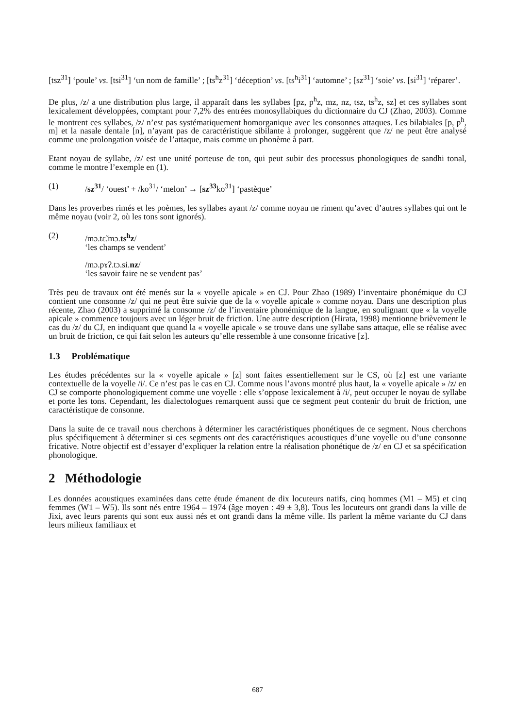[tsz<sup>31</sup>] ‘poule’ vs. [tsi<sup>31</sup>] ‘un nom de famille’ ; [ts<sup>h</sup>z<sup>31</sup>] ‘déception’ vs. [ts<sup>h</sup>i<sup>31</sup>] ‘automne’ ; [sz<sup>31</sup>] ‘soie’ vs. [si<sup>31</sup>] ‘réparer’.
De plus, /z/ a une distribution plus large, il apparaît dans les syllabes [pz, p<sup>h</sup>z, mz, nz, tsz, ts<sup>h</sup>z, sz] et ces syllabes sont lexicalement développées, comptant pour 7,2% des entrées monosyllabiques du dictionnaire du CJ (Zhao, 2003). Comme le montrent ces syllabes, /z/ n’est pas systématiquement homorganique avec les consonnes attaques. Les bilabiales [p, p<sup>h</sup>, m] et la nasale dentale [n], n’ayant pas de caractéristique sibilante à prolonger, suggèrent que /z/ ne peut être analysé comme une prolongation voisée de l’attaque, mais comme un phonème à part.
Etant noyau de syllabe, /z/ est une unité porteuse de ton, qui peut subir des processus phonologiques de sandhi tonal, comme le montre l’exemple en (1).
(1) /sz<sup>31</sup>/ ‘ouest’ + /ko<sup>31</sup>/ ‘melon’ → [sz<sup>33</sup>ko<sup>31</sup>] ‘pastèque’
Dans les proverbes rimés et les poèmes, les syllabes ayant /z/ comme noyau ne riment qu’avec d’autres syllabes qui ont le même noyau (voir 2, où les tons sont ignorés).
(2) /mɔ.tɛ̃.mɔ.ts<sup>h</sup>z/
‘les champs se vendent’
/mɔ.pɤʔ.tɔ.si.nz/
‘les savoir faire ne se vendent pas’
Très peu de travaux ont été menés sur la « voyelle apicale » en CJ. Pour Zhao (1989) l’inventaire phonémique du CJ contient une consonne /z/ qui ne peut être suivie que de la « voyelle apicale » comme noyau. Dans une description plus récente, Zhao (2003) a supprimé la consonne /z/ de l’inventaire phonémique de la langue, en soulignant que « la voyelle apicale » commence toujours avec un léger bruit de friction. Une autre description (Hirata, 1998) mentionne brièvement le cas du /z/ du CJ, en indiquant que quand la « voyelle apicale » se trouve dans une syllabe sans attaque, elle se réalise avec un bruit de friction, ce qui fait selon les auteurs qu’elle ressemble à une consonne fricative [z].
1.3 Problématique
Les études précédentes sur la « voyelle apicale » [z] sont faites essentiellement sur le CS, où [z] est une variante contextuelle de la voyelle /i/. Ce n’est pas le cas en CJ. Comme nous l’avons montré plus haut, la « voyelle apicale » /z/ en CJ se comporte phonologiquement comme une voyelle : elle s’oppose lexicalement à /i/, peut occuper le noyau de syllabe et porte les tons. Cependant, les dialectologues remarquent aussi que ce segment peut contenir du bruit de friction, une caractéristique de consonne.
Dans la suite de ce travail nous cherchons à déterminer les caractéristiques phonétiques de ce segment. Nous cherchons plus spécifiquement à déterminer si ces segments ont des caractéristiques acoustiques d’une voyelle ou d’une consonne fricative. Notre objectif est d’essayer d’expliquer la relation entre la réalisation phonétique de /z/ en CJ et sa spécification phonologique.
2 Méthodologie
Les données acoustiques examinées dans cette étude émanent de dix locuteurs natifs, cinq hommes (M1 – M5) et cinq femmes (W1 – W5). Ils sont nés entre 1964 – 1974 (âge moyen : 49 ± 3,8). Tous les locuteurs ont grandi dans la ville de Jixi, avec leurs parents qui sont eux aussi nés et ont grandi dans la même ville. Ils parlent la même variante du CJ dans leurs milieux familiaux et
687